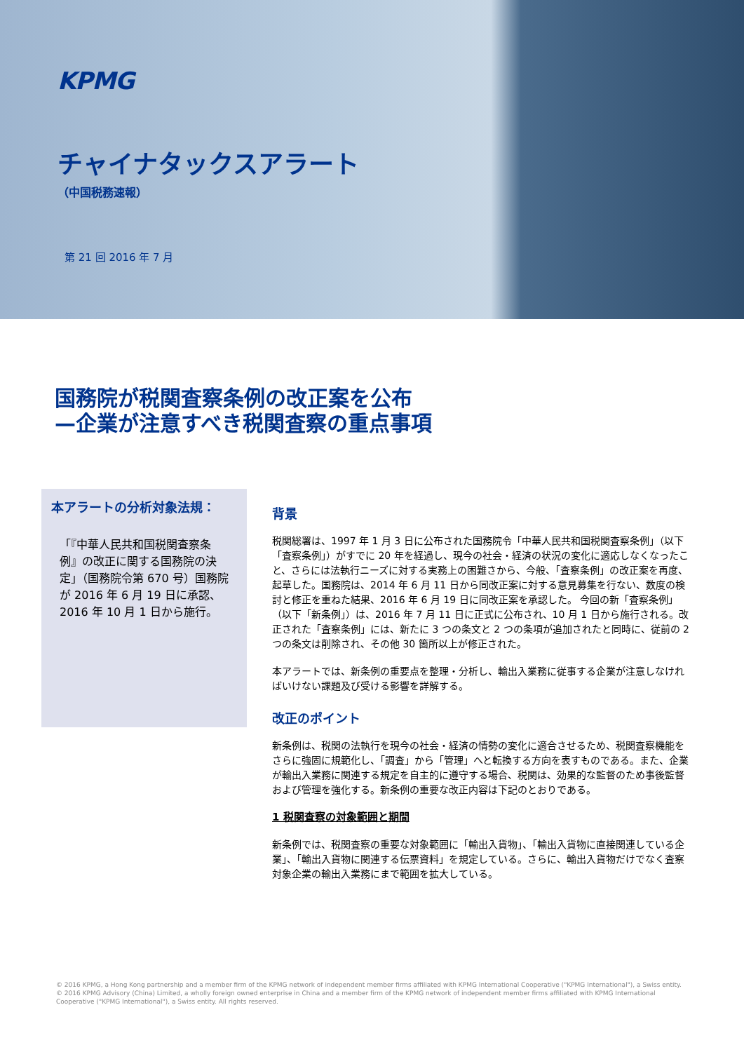KPMG
チャイナタックスアラート
（中国税務速報）
第 21 回 2016 年 7 月
国務院が税関査察条例の改正案を公布
—企業が注意すべき税関査察の重点事項
本アラートの分析対象法規：
「『中華人民共和国税関査察条例』の改正に関する国務院の決定」（国務院令第 670 号）国務院が 2016 年 6 月 19 日に承認、2016 年 10 月 1 日から施行。
背景
税関総署は、1997 年 1 月 3 日に公布された国務院令「中華人民共和国税関査察条例」（以下「査察条例」）がすでに 20 年を経過し、現今の社会・経済の状況の変化に適応しなくなったこと、さらには法執行ニーズに対する実務上の困難さから、今般、「査察条例」の改正案を再度、起草した。国務院は、2014 年 6 月 11 日から同改正案に対する意見募集を行ない、数度の検討と修正を重ねた結果、2016 年 6 月 19 日に同改正案を承認した。 今回の新「査察条例」（以下「新条例」）は、2016 年 7 月 11 日に正式に公布され、10 月 1 日から施行される。改正された「査察条例」には、新たに 3 つの条文と 2 つの条項が追加されたと同時に、従前の 2 つの条文は削除され、その他 30 箇所以上が修正された。
本アラートでは、新条例の重要点を整理・分析し、輸出入業務に従事する企業が注意しなければいけない課題及び受ける影響を詳解する。
改正のポイント
新条例は、税関の法執行を現今の社会・経済の情勢の変化に適合させるため、税関査察機能をさらに強固に規範化し、「調査」から「管理」へと転換する方向を表すものである。また、企業が輸出入業務に関連する規定を自主的に遵守する場合、税関は、効果的な監督のため事後監督および管理を強化する。新条例の重要な改正内容は下記のとおりである。
1 税関査察の対象範囲と期間
新条例では、税関査察の重要な対象範囲に「輸出入貨物」、「輸出入貨物に直接関連している企業」、「輸出入貨物に関連する伝票資料」を規定している。さらに、輸出入貨物だけでなく査察対象企業の輸出入業務にまで範囲を拡大している。
© 2016 KPMG, a Hong Kong partnership and a member firm of the KPMG network of independent member firms affiliated with KPMG International Cooperative ("KPMG International"), a Swiss entity. © 2016 KPMG Advisory (China) Limited, a wholly foreign owned enterprise in China and a member firm of the KPMG network of independent member firms affiliated with KPMG International Cooperative ("KPMG International"), a Swiss entity. All rights reserved.